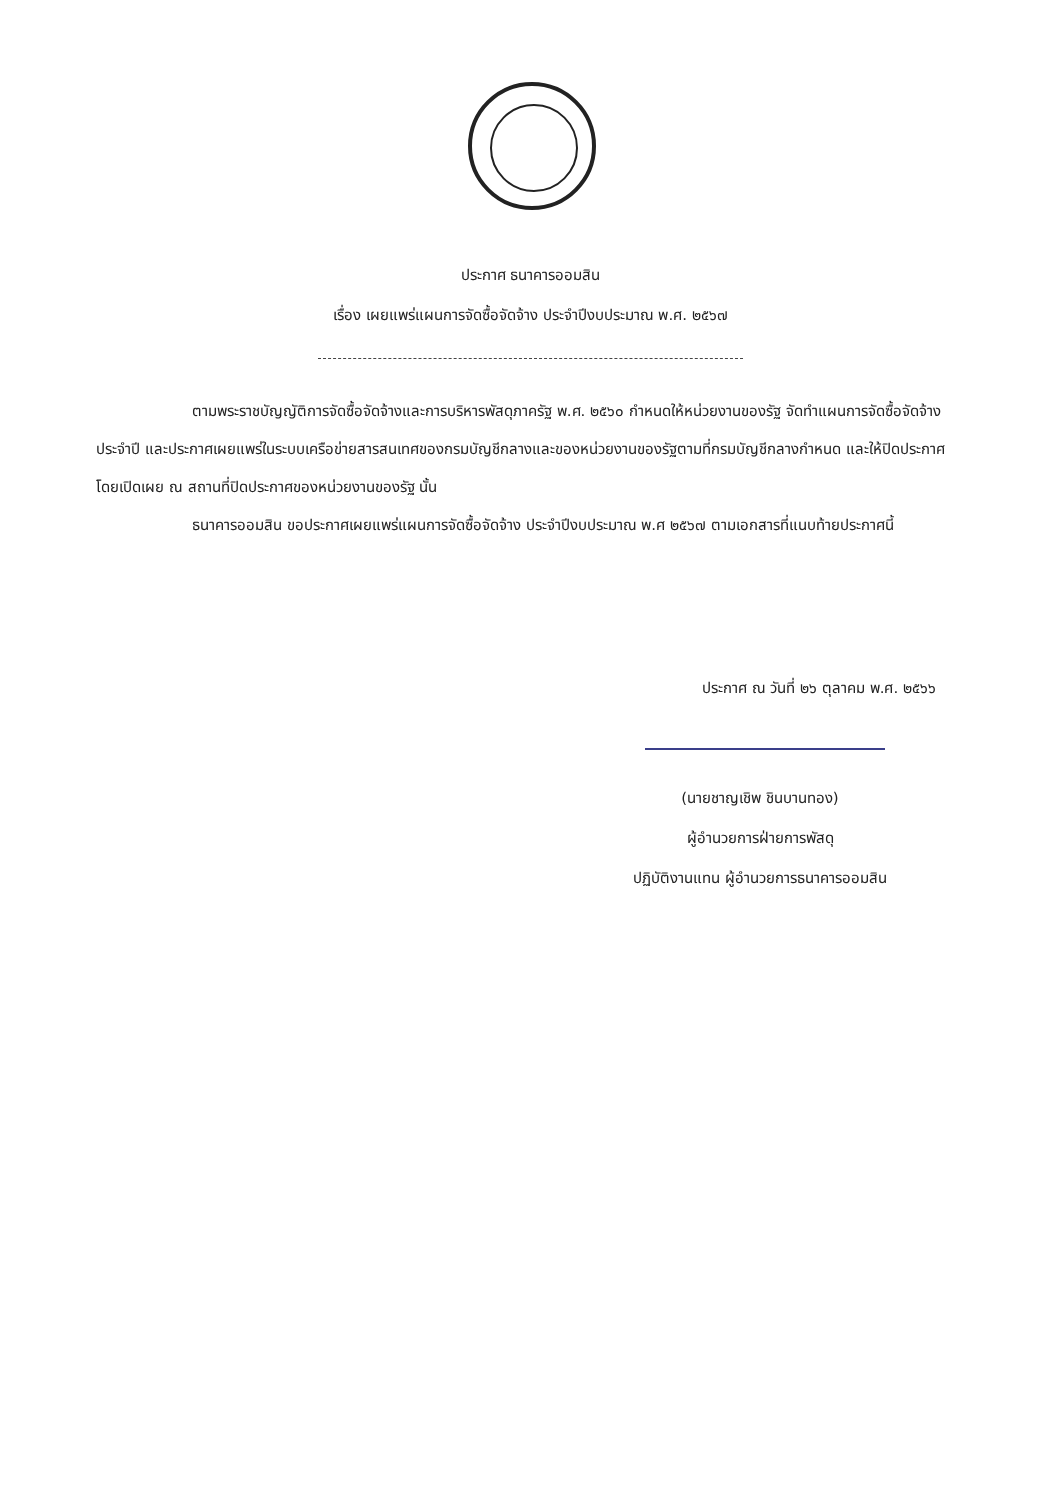ประกาศ ธนาคารออมสิน
เรื่อง เผยแพร่แผนการจัดซื้อจัดจ้าง ประจำปีงบประมาณ พ.ศ. ๒๕๖๗
ตามพระราชบัญญัติการจัดซื้อจัดจ้างและการบริหารพัสดุภาครัฐ พ.ศ. ๒๕๖๐ กำหนดให้หน่วยงานของรัฐ จัดทำแผนการจัดซื้อจัดจ้างประจำปี และประกาศเผยแพร่ในระบบเครือข่ายสารสนเทศของกรมบัญชีกลางและของหน่วยงานของรัฐตามที่กรมบัญชีกลางกำหนด และให้ปิดประกาศโดยเปิดเผย ณ สถานที่ปิดประกาศของหน่วยงานของรัฐ นั้น
ธนาคารออมสิน ขอประกาศเผยแพร่แผนการจัดซื้อจัดจ้าง ประจำปีงบประมาณ พ.ศ ๒๕๖๗ ตามเอกสารที่แนบท้ายประกาศนี้
ประกาศ ณ วันที่ ๒๖ ตุลาคม พ.ศ. ๒๕๖๖
(นายชาญเชิพ ชินบานทอง)
ผู้อำนวยการฝ่ายการพัสดุ
ปฏิบัติงานแทน ผู้อำนวยการธนาคารออมสิน